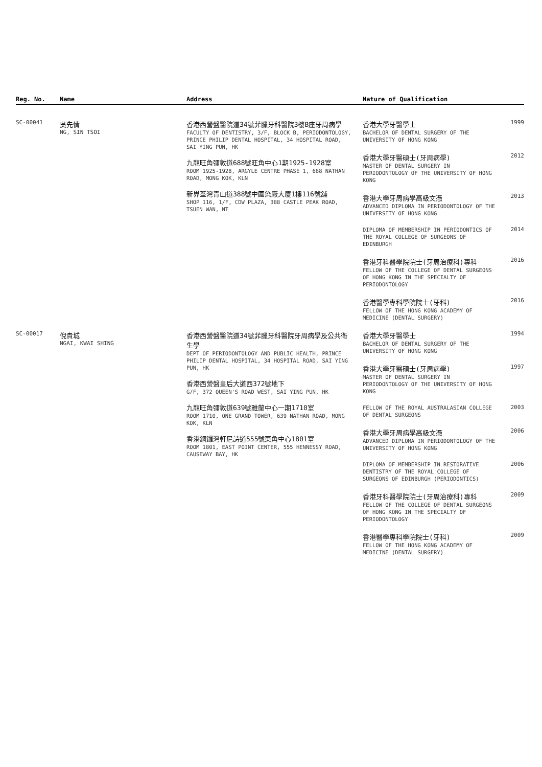| Reg. No. | Name | Address | Nature of Qualification |
| --- | --- | --- | --- |
| SC-00041 | 吳先倩 NG, SIN TSOI | 香港西營盤醫院道34號菲臘牙科醫院3樓B座牙周病學 FACULTY OF DENTISTRY, 3/F, BLOCK B, PERIODONTOLOGY, PRINCE PHILIP DENTAL HOSPITAL, 34 HOSPITAL ROAD, SAI YING PUN, HK 九龍旺角彌敦道688號旺角中心1期1925-1928室 ROOM 1925-1928, ARGYLE CENTRE PHASE 1, 688 NATHAN ROAD, MONG KOK, KLN 新界荃灣青山道388號中國染廠大廈1樓116號舖 SHOP 116, 1/F, CDW PLAZA, 388 CASTLE PEAK ROAD, TSUEN WAN, NT | 香港大學牙醫學士 BACHELOR OF DENTAL SURGERY OF THE UNIVERSITY OF HONG KONG 1999 香港大學牙醫碩士(牙周病學) MASTER OF DENTAL SURGERY IN PERIODONTOLOGY OF THE UNIVERSITY OF HONG KONG 2012 香港大學牙周病學高級文憑 ADVANCED DIPLOMA IN PERIODONTOLOGY OF THE UNIVERSITY OF HONG KONG 2013 DIPLOMA OF MEMBERSHIP IN PERIODONTICS OF THE ROYAL COLLEGE OF SURGEONS OF EDINBURGH 2014 香港牙科醫學院院士(牙周治療科)專科 FELLOW OF THE COLLEGE OF DENTAL SURGEONS OF HONG KONG IN THE SPECIALTY OF PERIODONTOLOGY 2016 香港醫學專科學院院士(牙科) FELLOW OF THE HONG KONG ACADEMY OF MEDICINE (DENTAL SURGERY) 2016 |
| SC-00017 | 倪貴城 NGAI, KWAI SHING | 香港西營盤醫院道34號菲臘牙科醫院牙周病學及公共衞生學 DEPT OF PERIODONTOLOGY AND PUBLIC HEALTH, PRINCE PHILIP DENTAL HOSPITAL, 34 HOSPITAL ROAD, SAI YING PUN, HK 香港西營盤皇后大道西372號地下 G/F, 372 QUEEN'S ROAD WEST, SAI YING PUN, HK 九龍旺角彌敦道639號雅蘭中心一期1710室 ROOM 1710, ONE GRAND TOWER, 639 NATHAN ROAD, MONG KOK, KLN 香港銅鑼灣軒尼詩道555號東角中心1801室 ROOM 1801, EAST POINT CENTER, 555 HENNESSY ROAD, CAUSEWAY BAY, HK | 香港大學牙醫學士 BACHELOR OF DENTAL SURGERY OF THE UNIVERSITY OF HONG KONG 1994 香港大學牙醫碩士(牙周病學) MASTER OF DENTAL SURGERY IN PERIODONTOLOGY OF THE UNIVERSITY OF HONG KONG 1997 FELLOW OF THE ROYAL AUSTRALASIAN COLLEGE OF DENTAL SURGEONS 2003 香港大學牙周病學高級文憑 ADVANCED DIPLOMA IN PERIODONTOLOGY OF THE UNIVERSITY OF HONG KONG 2006 DIPLOMA OF MEMBERSHIP IN RESTORATIVE DENTISTRY OF THE ROYAL COLLEGE OF SURGEONS OF EDINBURGH (PERIODONTICS) 2006 香港牙科醫學院院士(牙周治療科)專科 FELLOW OF THE COLLEGE OF DENTAL SURGEONS OF HONG KONG IN THE SPECIALTY OF PERIODONTOLOGY 2009 香港醫學專科學院院士(牙科) FELLOW OF THE HONG KONG ACADEMY OF MEDICINE (DENTAL SURGERY) 2009 |